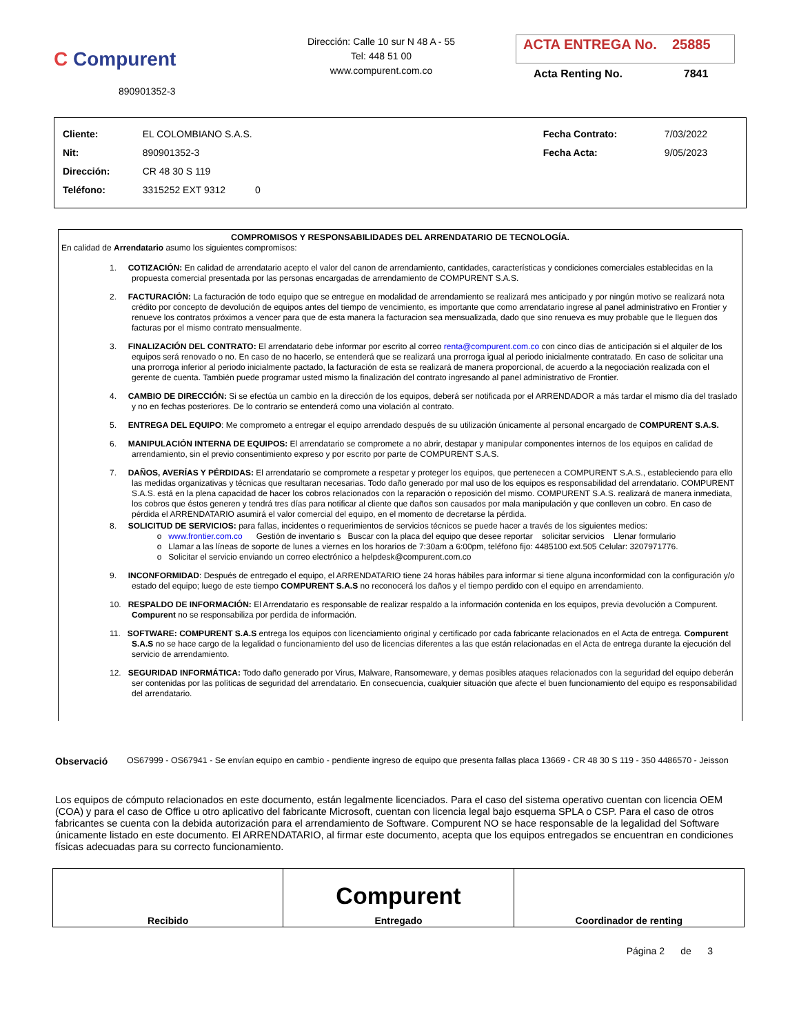C Compurent
890901352-3
Dirección: Calle 10 sur N 48 A - 55
Tel: 448 51 00
www.compurent.com.co
ACTA ENTREGA No. 25885
Acta Renting No. 7841
| Cliente: | EL COLOMBIANO S.A.S. | | Fecha Contrato: | 7/03/2022 |
| Nit: | 890901352-3 | | Fecha Acta: | 9/05/2023 |
| Dirección: | CR 48 30 S 119 | | | |
| Teléfono: | 3315252 EXT 9312 0 | | | |
COMPROMISOS Y RESPONSABILIDADES DEL ARRENDATARIO DE TECNOLOGÍA.
En calidad de Arrendatario asumo los siguientes compromisos:
1. COTIZACIÓN: En calidad de arrendatario acepto el valor del canon de arrendamiento, cantidades, características y condiciones comerciales establecidas en la propuesta comercial presentada por las personas encargadas de arrendamiento de COMPURENT S.A.S.
2. FACTURACIÓN: La facturación de todo equipo que se entregue en modalidad de arrendamiento se realizará mes anticipado y por ningún motivo se realizará nota crédito por concepto de devolución de equipos antes del tiempo de vencimiento, es importante que como arrendatario ingrese al panel administrativo en Frontier y renueve los contratos próximos a vencer para que de esta manera la facturacion sea mensualizada, dado que sino renueva es muy probable que le lleguen dos facturas por el mismo contrato mensualmente.
3. FINALIZACIÓN DEL CONTRATO: El arrendatario debe informar por escrito al correo renta@compurent.com.co con cinco días de anticipación si el alquiler de los equipos será renovado o no. En caso de no hacerlo, se entenderá que se realizará una prorroga igual al periodo inicialmente contratado. En caso de solicitar una una prorroga inferior al periodo inicialmente pactado, la facturación de esta se realizará de manera proporcional, de acuerdo a la negociación realizada con el gerente de cuenta. También puede programar usted mismo la finalización del contrato ingresando al panel administrativo de Frontier.
4. CAMBIO DE DIRECCIÓN: Si se efectúa un cambio en la dirección de los equipos, deberá ser notificada por el ARRENDADOR a más tardar el mismo día del traslado y no en fechas posteriores. De lo contrario se entenderá como una violación al contrato.
5. ENTREGA DEL EQUIPO: Me comprometo a entregar el equipo arrendado después de su utilización únicamente al personal encargado de COMPURENT S.A.S.
6. MANIPULACIÓN INTERNA DE EQUIPOS: El arrendatario se compromete a no abrir, destapar y manipular componentes internos de los equipos en calidad de arrendamiento, sin el previo consentimiento expreso y por escrito por parte de COMPURENT S.A.S.
7. DAÑOS, AVERÍAS Y PÉRDIDAS: El arrendatario se compromete a respetar y proteger los equipos, que pertenecen a COMPURENT S.A.S., estableciendo para ello las medidas organizativas y técnicas que resultaran necesarias. Todo daño generado por mal uso de los equipos es responsabilidad del arrendatario. COMPURENT S.A.S. está en la plena capacidad de hacer los cobros relacionados con la reparación o reposición del mismo. COMPURENT S.A.S. realizará de manera inmediata, los cobros que éstos generen y tendrá tres días para notificar al cliente que daños son causados por mala manipulación y que conlleven un cobro. En caso de pérdida el ARRENDATARIO asumirá el valor comercial del equipo, en el momento de decretarse la pérdida.
8. SOLICITUD DE SERVICIOS: para fallas, incidentes o requerimientos de servicios técnicos se puede hacer a través de los siguientes medios:
o www.frontier.com.co Gestión de inventario s Buscar con la placa del equipo que desee reportar solicitar servicios Llenar formulario
o Llamar a las líneas de soporte de lunes a viernes en los horarios de 7:30am a 6:00pm, teléfono fijo: 4485100 ext.505 Celular: 3207971776.
o Solicitar el servicio enviando un correo electrónico a helpdesk@compurent.com.co
9. INCONFORMIDAD: Después de entregado el equipo, el ARRENDATARIO tiene 24 horas hábiles para informar si tiene alguna inconformidad con la configuración y/o estado del equipo; luego de este tiempo COMPURENT S.A.S no reconocerá los daños y el tiempo perdido con el equipo en arrendamiento.
10. RESPALDO DE INFORMACIÓN: El Arrendatario es responsable de realizar respaldo a la información contenida en los equipos, previa devolución a Compurent. Compurent no se responsabiliza por perdida de información.
11. SOFTWARE: COMPURENT S.A.S entrega los equipos con licenciamiento original y certificado por cada fabricante relacionados en el Acta de entrega. Compurent S.A.S no se hace cargo de la legalidad o funcionamiento del uso de licencias diferentes a las que están relacionadas en el Acta de entrega durante la ejecución del servicio de arrendamiento.
12. SEGURIDAD INFORMÁTICA: Todo daño generado por Virus, Malware, Ransomeware, y demas posibles ataques relacionados con la seguridad del equipo deberán ser contenidas por las políticas de seguridad del arrendatario. En consecuencia, cualquier situación que afecte el buen funcionamiento del equipo es responsabilidad del arrendatario.
Observació OS67999 - OS67941 - Se envían equipo en cambio - pendiente ingreso de equipo que presenta fallas placa 13669 - CR 48 30 S 119 - 350 4486570 - Jeisson
Los equipos de cómputo relacionados en este documento, están legalmente licenciados. Para el caso del sistema operativo cuentan con licencia OEM (COA) y para el caso de Office u otro aplicativo del fabricante Microsoft, cuentan con licencia legal bajo esquema SPLA o CSP. Para el caso de otros fabricantes se cuenta con la debida autorización para el arrendamiento de Software. Compurent NO se hace responsable de la legalidad del Software únicamente listado en este documento. El ARRENDATARIO, al firmar este documento, acepta que los equipos entregados se encuentran en condiciones físicas adecuadas para su correcto funcionamiento.
| Recibido | Compurent Entregado | Coordinador de renting |
Página 2 de 3